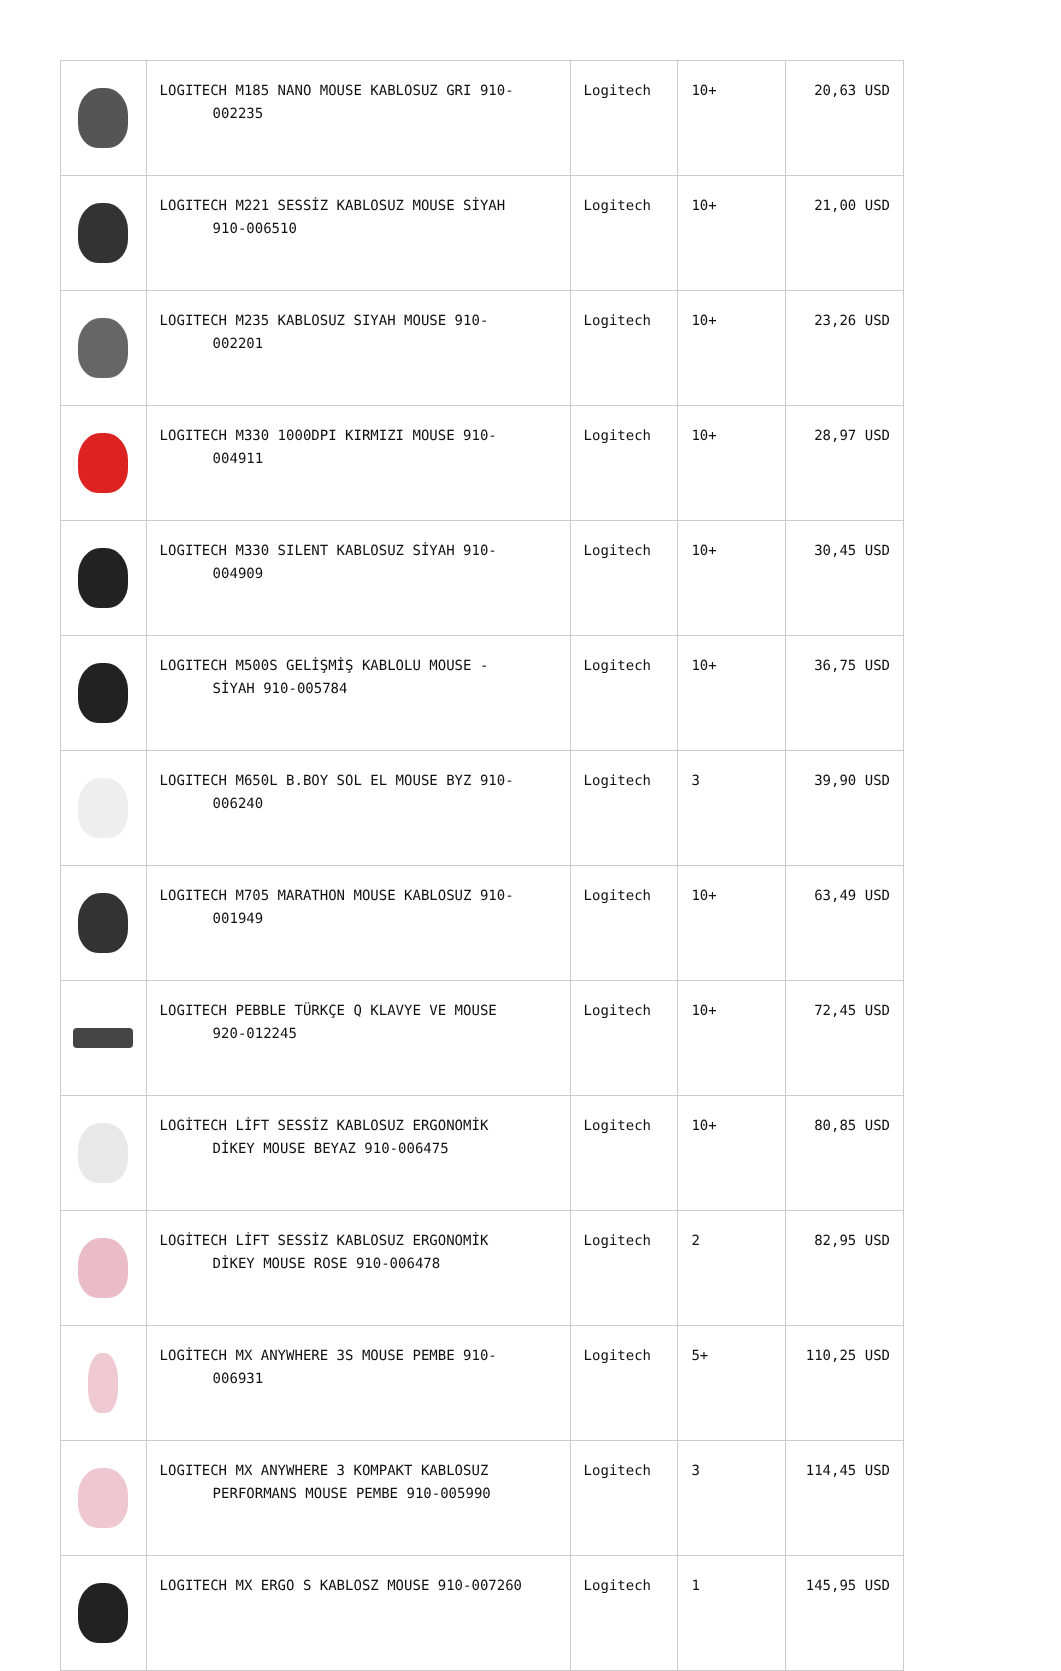| | LOGITECH M185 NANO MOUSE KABLOSUZ GRI 910- 002235 | Logitech | 10+ | 20,63 USD |
| | LOGITECH M221 SESSİZ KABLOSUZ MOUSE SİYAH 910-006510 | Logitech | 10+ | 21,00 USD |
| | LOGITECH M235 KABLOSUZ SIYAH MOUSE 910- 002201 | Logitech | 10+ | 23,26 USD |
| | LOGITECH M330 1000DPI KIRMIZI MOUSE 910- 004911 | Logitech | 10+ | 28,97 USD |
| | LOGITECH M330 SILENT KABLOSUZ SİYAH 910- 004909 | Logitech | 10+ | 30,45 USD |
| | LOGITECH M500S GELİŞMİŞ KABLOLU MOUSE - SİYAH 910-005784 | Logitech | 10+ | 36,75 USD |
| | LOGITECH M650L B.BOY SOL EL MOUSE BYZ 910- 006240 | Logitech | 3 | 39,90 USD |
| | LOGITECH M705 MARATHON MOUSE KABLOSUZ 910- 001949 | Logitech | 10+ | 63,49 USD |
| | LOGITECH PEBBLE TÜRKÇE Q KLAVYE VE MOUSE 920-012245 | Logitech | 10+ | 72,45 USD |
| | LOGİTECH LİFT SESSİZ KABLOSUZ ERGONOMİK DİKEY MOUSE BEYAZ 910-006475 | Logitech | 10+ | 80,85 USD |
| | LOGİTECH LİFT SESSİZ KABLOSUZ ERGONOMİK DİKEY MOUSE ROSE 910-006478 | Logitech | 2 | 82,95 USD |
| | LOGİTECH MX ANYWHERE 3S MOUSE PEMBE 910- 006931 | Logitech | 5+ | 110,25 USD |
| | LOGITECH MX ANYWHERE 3 KOMPAKT KABLOSUZ PERFORMANS MOUSE PEMBE 910-005990 | Logitech | 3 | 114,45 USD |
| | LOGITECH MX ERGO S KABLOSZ MOUSE 910-007260 | Logitech | 1 | 145,95 USD |